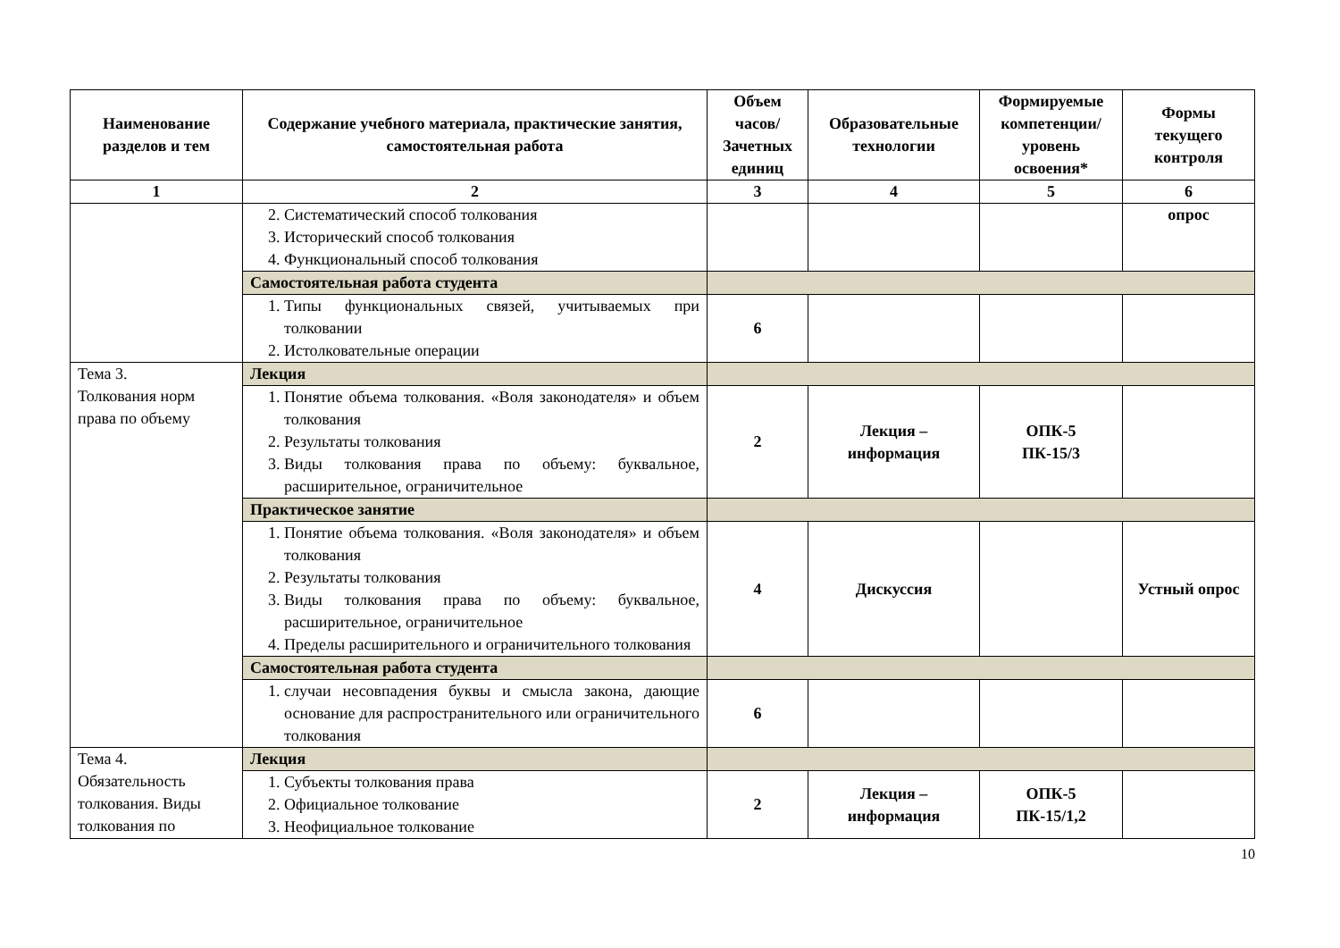| Наименование разделов и тем | Содержание учебного материала, практические занятия, самостоятельная работа | Объем часов/ Зачетных единиц | Образовательные технологии | Формируемые компетенции/ уровень освоения* | Формы текущего контроля |
| --- | --- | --- | --- | --- | --- |
| 1 | 2 | 3 | 4 | 5 | 6 |
| | 2. Систематический способ толкования 3. Исторический способ толкования 4. Функциональный способ толкования | | | | опрос |
| | Самостоятельная работа студента | | | | |
| | 1. Типы функциональных связей, учитываемых при толковании 2. Истолковательные операции | 6 | | | |
| Тема 3. Толкования норм права по объему | Лекция | | | | |
| | 1. Понятие объема толкования. «Воля законодателя» и объем толкования 2. Результаты толкования 3. Виды толкования права по объему: буквальное, расширительное, ограничительное | 2 | Лекция – информация | ОПК-5 ПК-15/3 | |
| | Практическое занятие | | | | |
| | 1. Понятие объема толкования. «Воля законодателя» и объем толкования 2. Результаты толкования 3. Виды толкования права по объему: буквальное, расширительное, ограничительное 4. Пределы расширительного и ограничительного толкования | 4 | Дискуссия | | Устный опрос |
| | Самостоятельная работа студента | | | | |
| | 1. случаи несовпадения буквы и смысла закона, дающие основание для распространительного или ограничительного толкования | 6 | | | |
| Тема 4. Обязательность толкования. Виды толкования по | Лекция | | | | |
| | 1. Субъекты толкования права 2. Официальное толкование 3. Неофициальное толкование | 2 | Лекция – информация | ОПК-5 ПК-15/1,2 | |
10